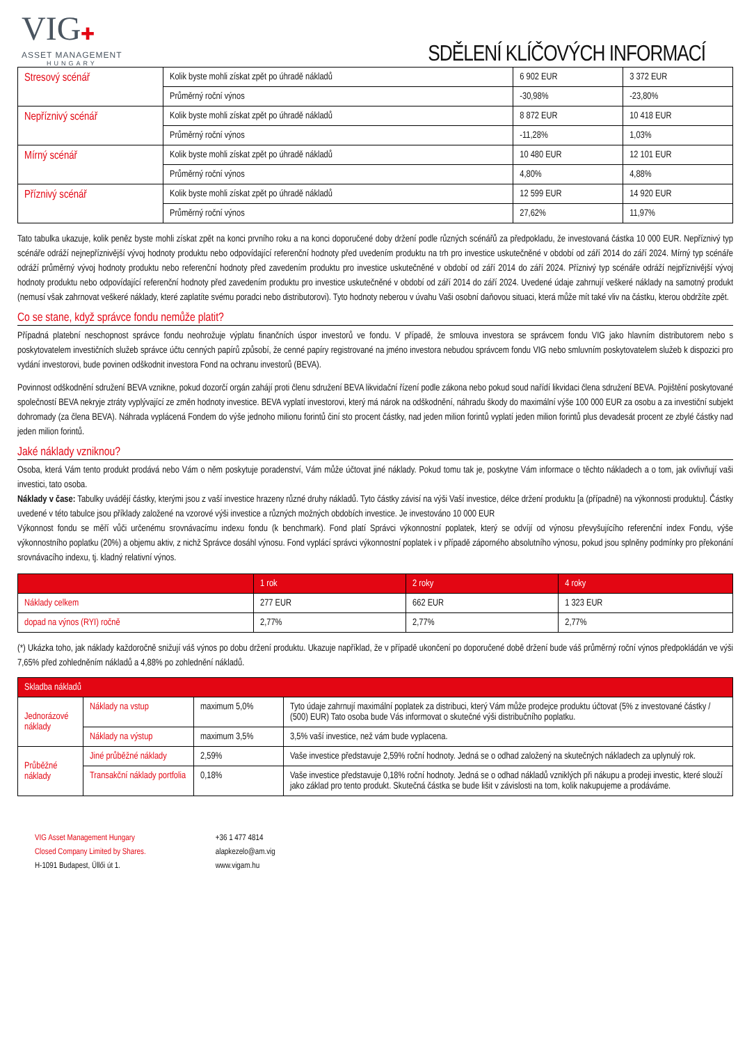VIG✚
ASSET MANAGEMENT
HUNGARY
SDĚLENÍ KLÍČOVÝCH INFORMACÍ
| Stresový scénář | Kolik byste mohli získat zpět po úhradě nákladů | 6 902 EUR | 3 372 EUR |
| | Průměrný roční výnos | -30,98% | -23,80% |
| Nepříznivý scénář | Kolik byste mohli získat zpět po úhradě nákladů | 8 872 EUR | 10 418 EUR |
| | Průměrný roční výnos | -11,28% | 1,03% |
| Mírný scénář | Kolik byste mohli získat zpět po úhradě nákladů | 10 480 EUR | 12 101 EUR |
| | Průměrný roční výnos | 4,80% | 4,88% |
| Příznivý scénář | Kolik byste mohli získat zpět po úhradě nákladů | 12 599 EUR | 14 920 EUR |
| | Průměrný roční výnos | 27,62% | 11,97% |
Tato tabulka ukazuje, kolik peněz byste mohli získat zpět na konci prvního roku a na konci doporučené doby držení podle různých scénářů za předpokladu, že investovaná částka 10 000 EUR. Nepříznivý typ scénáře odráží nejnepříznivější vývoj hodnoty produktu nebo odpovídající referenční hodnoty před uvedením produktu na trh pro investice uskutečněné v období od září 2014 do září 2024. Mírný typ scénáře odráží průměrný vývoj hodnoty produktu nebo referenční hodnoty před zavedením produktu pro investice uskutečněné v období od září 2014 do září 2024. Příznivý typ scénáře odráží nejpříznivější vývoj hodnoty produktu nebo odpovídající referenční hodnoty před zavedením produktu pro investice uskutečněné v období od září 2014 do září 2024. Uvedené údaje zahrnují veškeré náklady na samotný produkt (nemusí však zahrnovat veškeré náklady, které zaplatíte svému poradci nebo distributorovi). Tyto hodnoty neberou v úvahu Vaši osobní daňovou situaci, která může mít také vliv na částku, kterou obdržíte zpět.
Co se stane, když správce fondu nemůže platit?
Případná platební neschopnost správce fondu neohrožuje výplatu finančních úspor investorů ve fondu. V případě, že smlouva investora se správcem fondu VIG jako hlavním distributorem nebo s poskytovatelem investičních služeb správce účtu cenných papírů způsobí, že cenné papíry registrované na jméno investora nebudou správcem fondu VIG nebo smluvním poskytovatelem služeb k dispozici pro vydání investorovi, bude povinen odškodnit investora Fond na ochranu investorů (BEVA).
Povinnost odškodnění sdružení BEVA vznikne, pokud dozorčí orgán zahájí proti členu sdružení BEVA likvidační řízení podle zákona nebo pokud soud nařídí likvidaci člena sdružení BEVA. Pojištění poskytované společností BEVA nekryje ztráty vyplývající ze změn hodnoty investice. BEVA vyplatí investorovi, který má nárok na odškodnění, náhradu škody do maximální výše 100 000 EUR za osobu a za investiční subjekt dohromady (za člena BEVA). Náhrada vyplácená Fondem do výše jednoho milionu forintů činí sto procent částky, nad jeden milion forintů vyplatí jeden milion forintů plus devadesát procent ze zbylé částky nad jeden milion forintů.
Jaké náklady vzniknou?
Osoba, která Vám tento produkt prodává nebo Vám o něm poskytuje poradenství, Vám může účtovat jiné náklady. Pokud tomu tak je, poskytne Vám informace o těchto nákladech a o tom, jak ovlivňují vaši investici, tato osoba.
Náklady v čase: Tabulky uvádějí částky, kterými jsou z vaší investice hrazeny různé druhy nákladů. Tyto částky závisí na výši Vaší investice, délce držení produktu [a (případně) na výkonnosti produktu]. Částky uvedené v této tabulce jsou příklady založené na vzorové výši investice a různých možných obdobích investice. Je investováno 10 000 EUR
Výkonnost fondu se měří vůči určenému srovnávacímu indexu fondu (k benchmark). Fond platí Správci výkonnostní poplatek, který se odvíjí od výnosu převyšujícího referenční index Fondu, výše výkonnostního poplatku (20%) a objemu aktiv, z nichž Správce dosáhl výnosu. Fond vyplácí správci výkonnostní poplatek i v případě záporného absolutního výnosu, pokud jsou splněny podmínky pro překonání srovnávacího indexu, tj. kladný relativní výnos.
| | 1 rok | 2 roky | 4 roky |
| --- | --- | --- | --- |
| Náklady celkem | 277 EUR | 662 EUR | 1 323 EUR |
| dopad na výnos (RYI) ročně | 2,77% | 2,77% | 2,77% |
(*) Ukázka toho, jak náklady každoročně snižují váš výnos po dobu držení produktu. Ukazuje například, že v případě ukončení po doporučené době držení bude váš průměrný roční výnos předpokládán ve výši 7,65% před zohledněním nákladů a 4,88% po zohlednění nákladů.
| Skladba nákladů | | | |
| --- | --- | --- | --- |
| Jednorázové náklady | Náklady na vstup | maximum 5,0% | Tyto údaje zahrnují maximální poplatek za distribuci, který Vám může prodejce produktu účtovat (5% z investované částky / (500) EUR) Tato osoba bude Vás informovat o skutečné výši distribučního poplatku. |
| | Náklady na výstup | maximum 3,5% | 3,5% vaší investice, než vám bude vyplacena. |
| Průběžné náklady | Jiné průběžné náklady | 2,59% | Vaše investice představuje 2,59% roční hodnoty. Jedná se o odhad založený na skutečných nákladech za uplynulý rok. |
| | Transakční náklady portfolia | 0,18% | Vaše investice představuje 0,18% roční hodnoty. Jedná se o odhad nákladů vzniklých při nákupu a prodeji investic, které slouží jako základ pro tento produkt. Skutečná částka se bude lišit v závislosti na tom, kolik nakupujeme a prodáváme. |
VIG Asset Management Hungary
Closed Company Limited by Shares.
H-1091 Budapest, Üllői út 1.
+36 1 477 4814
alapkezelo@am.vig
www.vigam.hu